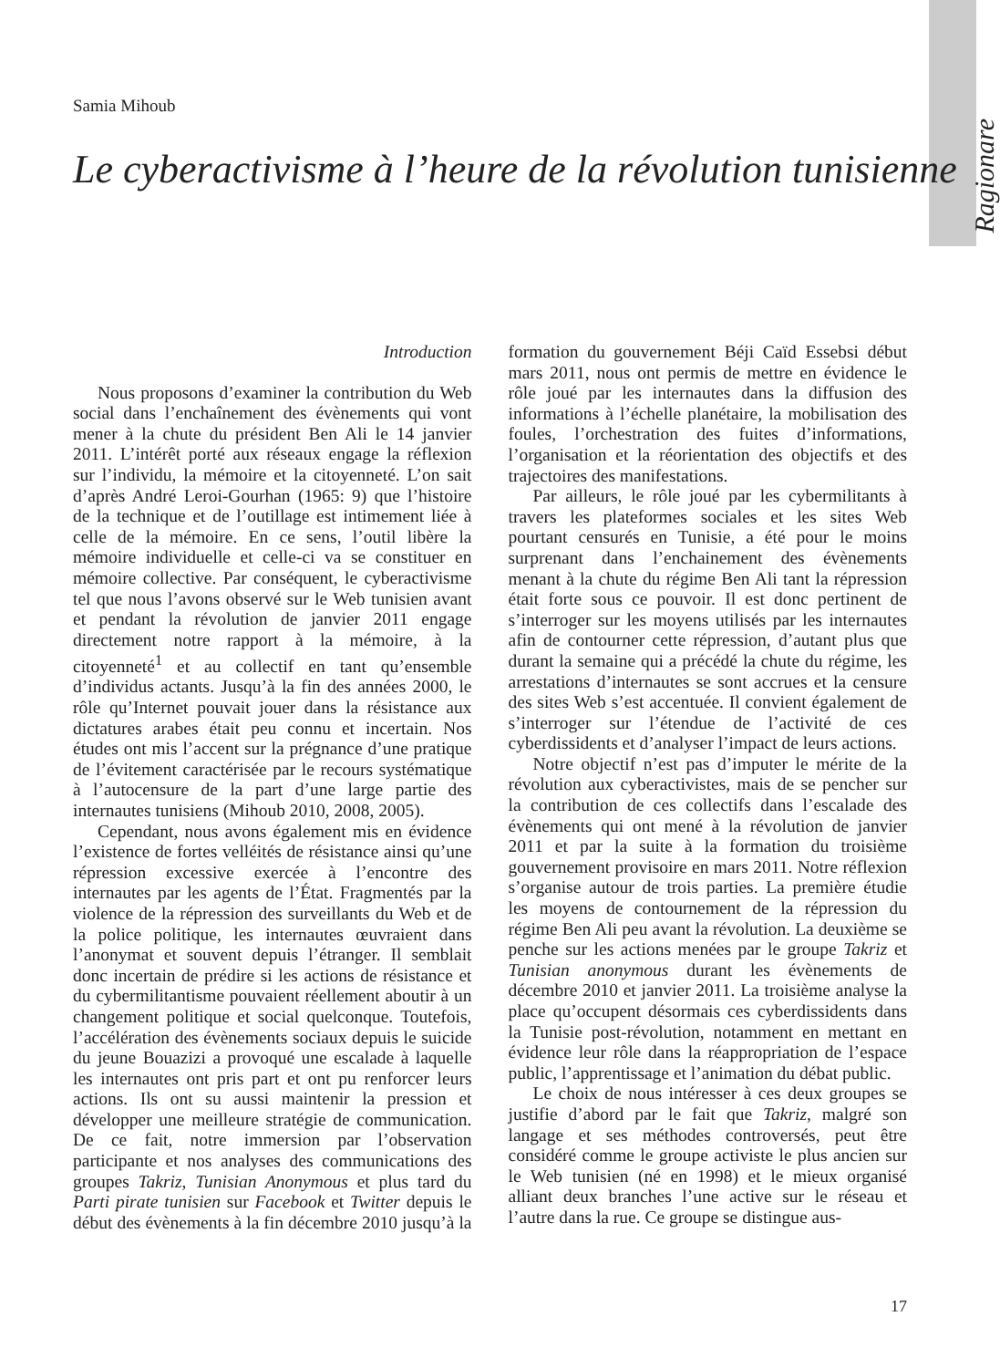Ragionare
Samia Mihoub
Le cyberactivisme à l’heure de la révolution tunisienne
Introduction
Nous proposons d’examiner la contribution du Web social dans l’enchaînement des évènements qui vont mener à la chute du président Ben Ali le 14 janvier 2011. L’intérêt porté aux réseaux engage la réflexion sur l’individu, la mémoire et la citoyenneté. L’on sait d’après André Leroi-Gourhan (1965: 9) que l’histoire de la technique et de l’outillage est intimement liée à celle de la mémoire. En ce sens, l’outil libère la mémoire individuelle et celle-ci va se constituer en mémoire collective. Par conséquent, le cyberactivisme tel que nous l’avons observé sur le Web tunisien avant et pendant la révolution de janvier 2011 engage directement notre rapport à la mémoire, à la citoyenneté<sup>1</sup> et au collectif en tant qu’ensemble d’individus actants. Jusqu’à la fin des années 2000, le rôle qu’Internet pouvait jouer dans la résistance aux dictatures arabes était peu connu et incertain. Nos études ont mis l’accent sur la prégnance d’une pratique de l’évitement caractérisée par le recours systématique à l’autocensure de la part d’une large partie des internautes tunisiens (Mihoub 2010, 2008, 2005).
Cependant, nous avons également mis en évidence l’existence de fortes velléités de résistance ainsi qu’une répression excessive exercée à l’encontre des internautes par les agents de l’État. Fragmentés par la violence de la répression des surveillants du Web et de la police politique, les internautes œuvraient dans l’anonymat et souvent depuis l’étranger. Il semblait donc incertain de prédire si les actions de résistance et du cybermilitantisme pouvaient réellement aboutir à un changement politique et social quelconque. Toutefois, l’accélération des évènements sociaux depuis le suicide du jeune Bouazizi a provoqué une escalade à laquelle les internautes ont pris part et ont pu renforcer leurs actions. Ils ont su aussi maintenir la pression et développer une meilleure stratégie de communication. De ce fait, notre immersion par l’observation participante et nos analyses des communications des groupes Takriz, Tunisian Anonymous et plus tard du Parti pirate tunisien sur Facebook et Twitter depuis le début des évènements à la fin décembre 2010 jusqu’à la formation du gouvernement Béji Caïd Essebsi début mars 2011, nous ont permis de mettre en évidence le rôle joué par les internautes dans la diffusion des informations à l’échelle planétaire, la mobilisation des foules, l’orchestration des fuites d’informations, l’organisation et la réorientation des objectifs et des trajectoires des manifestations.
Par ailleurs, le rôle joué par les cybermilitants à travers les plateformes sociales et les sites Web pourtant censurés en Tunisie, a été pour le moins surprenant dans l’enchainement des évènements menant à la chute du régime Ben Ali tant la répression était forte sous ce pouvoir. Il est donc pertinent de s’interroger sur les moyens utilisés par les internautes afin de contourner cette répression, d’autant plus que durant la semaine qui a précédé la chute du régime, les arrestations d’internautes se sont accrues et la censure des sites Web s’est accentuée. Il convient également de s’interroger sur l’étendue de l’activité de ces cyberdissidents et d’analyser l’impact de leurs actions.
Notre objectif n’est pas d’imputer le mérite de la révolution aux cyberactivistes, mais de se pencher sur la contribution de ces collectifs dans l’escalade des évènements qui ont mené à la révolution de janvier 2011 et par la suite à la formation du troisième gouvernement provisoire en mars 2011. Notre réflexion s’organise autour de trois parties. La première étudie les moyens de contournement de la répression du régime Ben Ali peu avant la révolution. La deuxième se penche sur les actions menées par le groupe Takriz et Tunisian anonymous durant les évènements de décembre 2010 et janvier 2011. La troisième analyse la place qu’occupent désormais ces cyberdissidents dans la Tunisie post-révolution, notamment en mettant en évidence leur rôle dans la réappropriation de l’espace public, l’apprentissage et l’animation du débat public.
Le choix de nous intéresser à ces deux groupes se justifie d’abord par le fait que Takriz, malgré son langage et ses méthodes controversés, peut être considéré comme le groupe activiste le plus ancien sur le Web tunisien (né en 1998) et le mieux organisé alliant deux branches l’une active sur le réseau et l’autre dans la rue. Ce groupe se distingue aus-
17